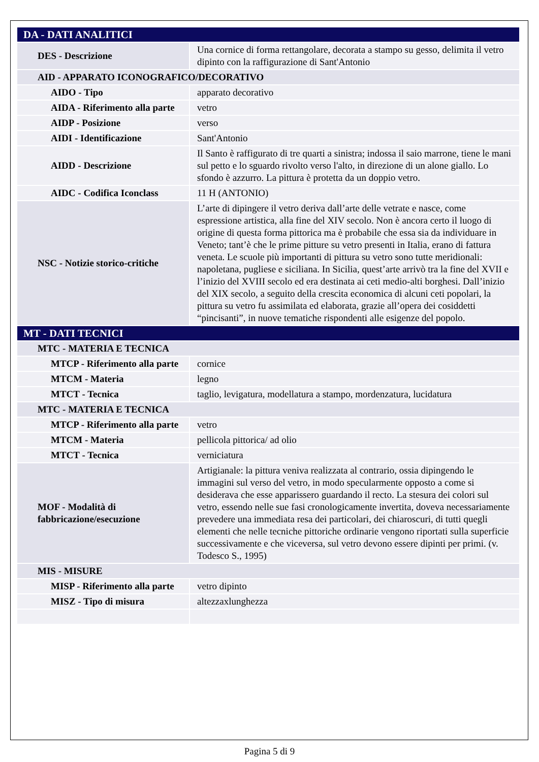| DA - DATI ANALITICI | |
| DES - Descrizione | Una cornice di forma rettangolare, decorata a stampo su gesso, delimita il vetro dipinto con la raffigurazione di Sant'Antonio |
| AID - APPARATO ICONOGRAFICO/DECORATIVO | |
| AIDO - Tipo | apparato decorativo |
| AIDA - Riferimento alla parte | vetro |
| AIDP - Posizione | verso |
| AIDI - Identificazione | Sant'Antonio |
| AIDD - Descrizione | Il Santo è raffigurato di tre quarti a sinistra; indossa il saio marrone, tiene le mani sul petto e lo sguardo rivolto verso l'alto, in direzione di un alone giallo. Lo sfondo è azzurro. La pittura è protetta da un doppio vetro. |
| AIDC - Codifica Iconclass | 11 H (ANTONIO) |
| NSC - Notizie storico-critiche | L’arte di dipingere il vetro deriva dall’arte delle vetrate e nasce, come espressione artistica, alla fine del XIV secolo. Non è ancora certo il luogo di origine di questa forma pittorica ma è probabile che essa sia da individuare in Veneto; tant’è che le prime pitture su vetro presenti in Italia, erano di fattura veneta. Le scuole più importanti di pittura su vetro sono tutte meridionali: napoletana, pugliese e siciliana. In Sicilia, quest’arte arrivò tra la fine del XVII e l’inizio del XVIII secolo ed era destinata ai ceti medio-alti borghesi. Dall’inizio del XIX secolo, a seguito della crescita economica di alcuni ceti popolari, la pittura su vetro fu assimilata ed elaborata, grazie all’opera dei cosiddetti “pincisanti”, in nuove tematiche rispondenti alle esigenze del popolo. |
| MT - DATI TECNICI | |
| MTC - MATERIA E TECNICA | |
| MTCP - Riferimento alla parte | cornice |
| MTCM - Materia | legno |
| MTCT - Tecnica | taglio, levigatura, modellatura a stampo, mordenzatura, lucidatura |
| MTC - MATERIA E TECNICA | |
| MTCP - Riferimento alla parte | vetro |
| MTCM - Materia | pellicola pittorica/ ad olio |
| MTCT - Tecnica | verniciatura |
| MOF - Modalità di fabbricazione/esecuzione | Artigianale: la pittura veniva realizzata al contrario, ossia dipingendo le immagini sul verso del vetro, in modo specularmente opposto a come si desiderava che esse apparissero guardando il recto. La stesura dei colori sul vetro, essendo nelle sue fasi cronologicamente invertita, doveva necessariamente prevedere una immediata resa dei particolari, dei chiaroscuri, di tutti quegli elementi che nelle tecniche pittoriche ordinarie vengono riportati sulla superficie successivamente e che viceversa, sul vetro devono essere dipinti per primi. (v. Todesco S., 1995) |
| MIS - MISURE | |
| MISP - Riferimento alla parte | vetro dipinto |
| MISZ - Tipo di misura | altezzaxlunghezza |
Pagina 5 di 9